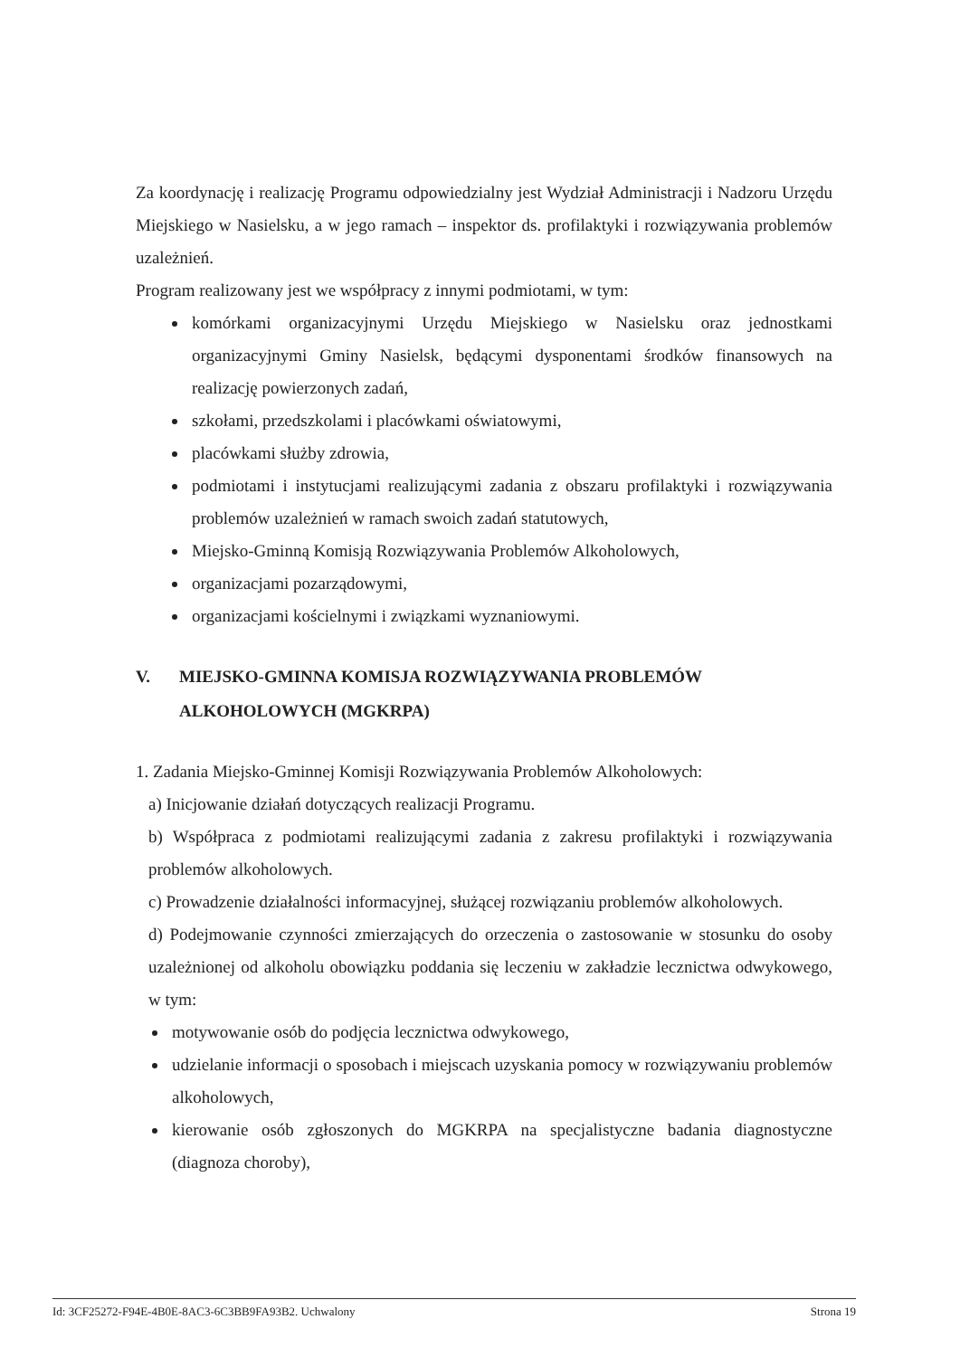Za koordynację i realizację Programu odpowiedzialny jest Wydział Administracji i Nadzoru Urzędu Miejskiego w Nasielsku, a w jego ramach – inspektor ds. profilaktyki i rozwiązywania problemów uzależnień.
Program realizowany jest we współpracy z innymi podmiotami, w tym:
komórkami organizacyjnymi Urzędu Miejskiego w Nasielsku oraz jednostkami organizacyjnymi Gminy Nasielsk, będącymi dysponentami środków finansowych na realizację powierzonych zadań,
szkołami, przedszkolami i placówkami oświatowymi,
placówkami służby zdrowia,
podmiotami i instytucjami realizującymi zadania z obszaru profilaktyki i rozwiązywania problemów uzależnień w ramach swoich zadań statutowych,
Miejsko-Gminną Komisją Rozwiązywania Problemów Alkoholowych,
organizacjami pozarządowymi,
organizacjami kościelnymi i związkami wyznaniowymi.
V. MIEJSKO-GMINNA KOMISJA ROZWIĄZYWANIA PROBLEMÓW ALKOHOLOWYCH (MGKRPA)
1. Zadania Miejsko-Gminnej Komisji Rozwiązywania Problemów Alkoholowych:
a) Inicjowanie działań dotyczących realizacji Programu.
b) Współpraca z podmiotami realizującymi zadania z zakresu profilaktyki i rozwiązywania problemów alkoholowych.
c) Prowadzenie działalności informacyjnej, służącej rozwiązaniu problemów alkoholowych.
d) Podejmowanie czynności zmierzających do orzeczenia o zastosowanie w stosunku do osoby uzależnionej od alkoholu obowiązku poddania się leczeniu w zakładzie lecznictwa odwykowego, w tym:
motywowanie osób do podjęcia lecznictwa odwykowego,
udzielanie informacji o sposobach i miejscach uzyskania pomocy w rozwiązywaniu problemów alkoholowych,
kierowanie osób zgłoszonych do MGKRPA na specjalistyczne badania diagnostyczne (diagnoza choroby),
Id: 3CF25272-F94E-4B0E-8AC3-6C3BB9FA93B2. Uchwalony Strona 19